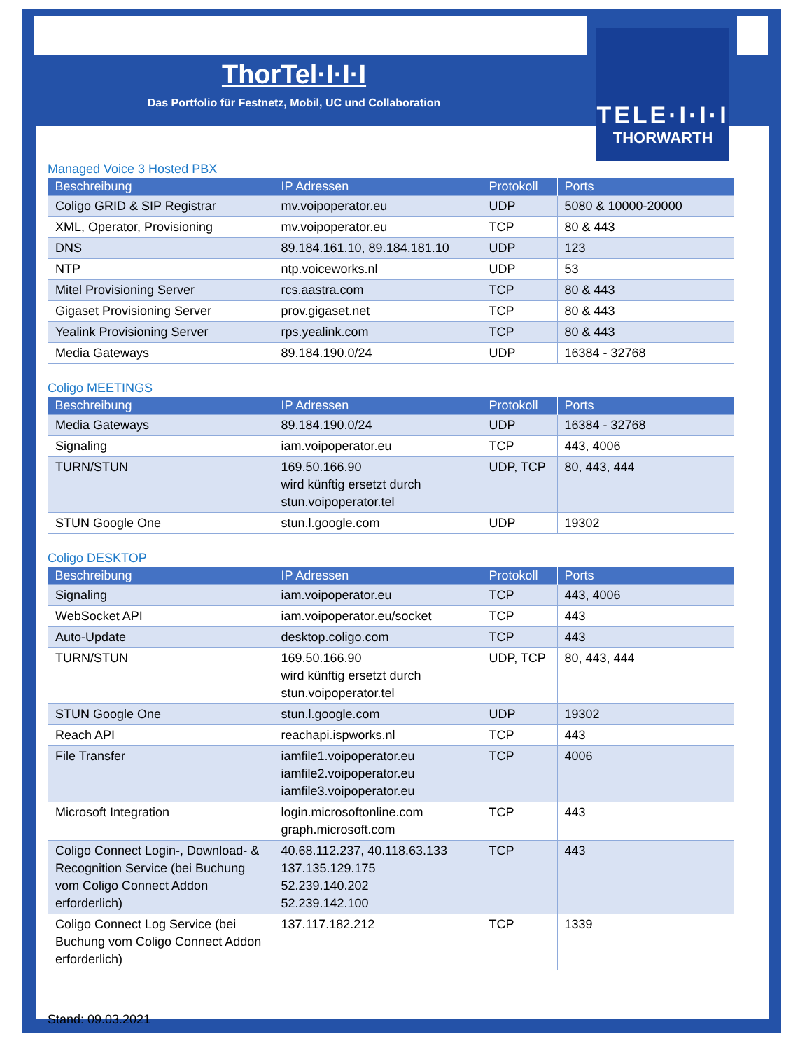TELE·I·I·I
THORWARTH
ThorTel·I·I·I
Das Portfolio für Festnetz, Mobil, UC und Collaboration
Managed Voice 3 Hosted PBX
| Beschreibung | IP Adressen | Protokoll | Ports |
| --- | --- | --- | --- |
| Coligo GRID & SIP Registrar | mv.voipoperator.eu | UDP | 5080 & 10000-20000 |
| XML, Operator, Provisioning | mv.voipoperator.eu | TCP | 80 & 443 |
| DNS | 89.184.161.10, 89.184.181.10 | UDP | 123 |
| NTP | ntp.voiceworks.nl | UDP | 53 |
| Mitel Provisioning Server | rcs.aastra.com | TCP | 80 & 443 |
| Gigaset Provisioning Server | prov.gigaset.net | TCP | 80 & 443 |
| Yealink Provisioning Server | rps.yealink.com | TCP | 80 & 443 |
| Media Gateways | 89.184.190.0/24 | UDP | 16384 - 32768 |
Coligo MEETINGS
| Beschreibung | IP Adressen | Protokoll | Ports |
| --- | --- | --- | --- |
| Media Gateways | 89.184.190.0/24 | UDP | 16384 - 32768 |
| Signaling | iam.voipoperator.eu | TCP | 443, 4006 |
| TURN/STUN | 169.50.166.90 wird künftig ersetzt durch stun.voipoperator.tel | UDP, TCP | 80, 443, 444 |
| STUN Google One | stun.l.google.com | UDP | 19302 |
Coligo DESKTOP
| Beschreibung | IP Adressen | Protokoll | Ports |
| --- | --- | --- | --- |
| Signaling | iam.voipoperator.eu | TCP | 443, 4006 |
| WebSocket API | iam.voipoperator.eu/socket | TCP | 443 |
| Auto-Update | desktop.coligo.com | TCP | 443 |
| TURN/STUN | 169.50.166.90 wird künftig ersetzt durch stun.voipoperator.tel | UDP, TCP | 80, 443, 444 |
| STUN Google One | stun.l.google.com | UDP | 19302 |
| Reach API | reachapi.ispworks.nl | TCP | 443 |
| File Transfer | iamfile1.voipoperator.eu iamfile2.voipoperator.eu iamfile3.voipoperator.eu | TCP | 4006 |
| Microsoft Integration | login.microsoftonline.com graph.microsoft.com | TCP | 443 |
| Coligo Connect Login-, Download- & Recognition Service (bei Buchung vom Coligo Connect Addon erforderlich) | 40.68.112.237, 40.118.63.133 137.135.129.175 52.239.140.202 52.239.142.100 | TCP | 443 |
| Coligo Connect Log Service (bei Buchung vom Coligo Connect Addon erforderlich) | 137.117.182.212 | TCP | 1339 |
Stand: 09.03.2021